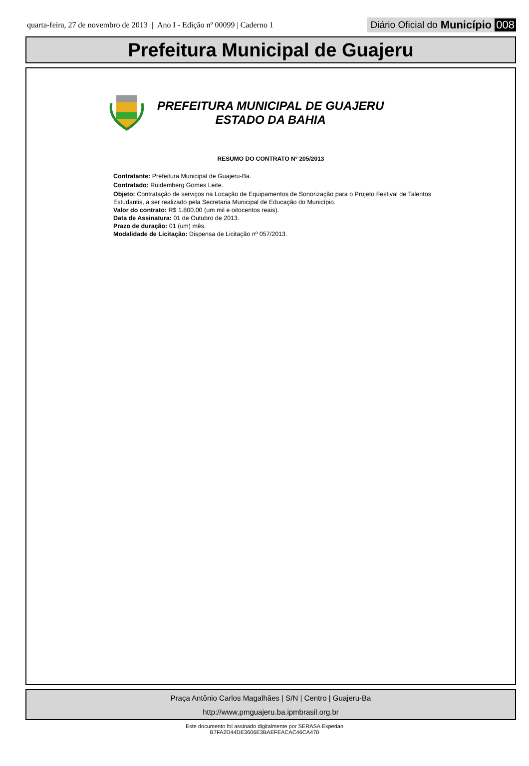quarta-feira, 27 de novembro de 2013 | Ano I - Edição nº 00099 | Caderno 1
Diário Oficial do Município 008
Prefeitura Municipal de Guajeru
PREFEITURA MUNICIPAL DE GUAJERU
ESTADO DA BAHIA
RESUMO DO CONTRATO Nº 205/2013
Contratante: Prefeitura Municipal de Guajeru-Ba.
Contratado: Ruidemberg Gomes Leite.
Objeto: Contratação de serviços na Locação de Equipamentos de Sonorização para o Projeto Festival de Talentos Estudantis, a ser realizado pela Secretaria Municipal de Educação do Município.
Valor do contrato: R$ 1.800,00 (um mil e oitocentos reais).
Data de Assinatura: 01 de Outubro de 2013.
Prazo de duração: 01 (um) mês.
Modalidade de Licitação: Dispensa de Licitação nº 057/2013.
Praça Antônio Carlos Magalhães | S/N | Centro | Guajeru-Ba
http://www.pmguajeru.ba.ipmbrasil.org.br
Este documento foi assinado digitalmente por SERASA Experian
B7FA2D44DE3606E3BAEFEACAC46CA470